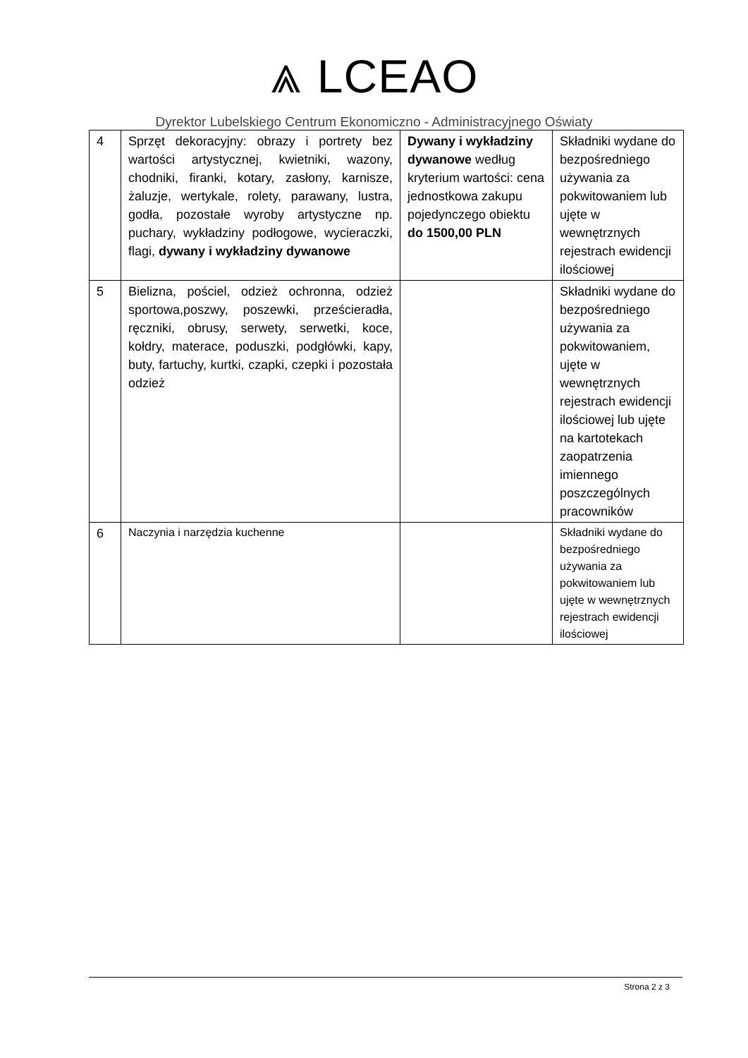⩓ LCEAO
Dyrektor Lubelskiego Centrum Ekonomiczno - Administracyjnego Oświaty
| 4 | Sprzęt dekoracyjny: obrazy i portrety bez wartości artystycznej, kwietniki, wazony, chodniki, firanki, kotary, zasłony, karnisze, żaluzje, wertykale, rolety, parawany, lustra, godła, pozostałe wyroby artystyczne np. puchary, wykładziny podłogowe, wycieraczki, flagi, dywany i wykładziny dywanowe | Dywany i wykładziny dywanowe według kryterium wartości: cena jednostkowa zakupu pojedynczego obiektu do 1500,00 PLN | Składniki wydane do bezpośredniego używania za pokwitowaniem lub ujęte w wewnętrznych rejestrach ewidencji ilościowej |
| 5 | Bielizna, pościel, odzież ochronna, odzież sportowa,poszwy, poszewki, prześcieradła, ręczniki, obrusy, serwety, serwetki, koce, kołdry, materace, poduszki, podgłówki, kapy, buty, fartuchy, kurtki, czapki, czepki i pozostała odzież | | Składniki wydane do bezpośredniego używania za pokwitowaniem, ujęte w wewnętrznych rejestrach ewidencji ilościowej lub ujęte na kartotekach zaopatrzenia imiennego poszczególnych pracowników |
| 6 | Naczynia i narzędzia kuchenne | | Składniki wydane do bezpośredniego używania za pokwitowaniem lub ujęte w wewnętrznych rejestrach ewidencji ilościowej |
Strona 2 z 3